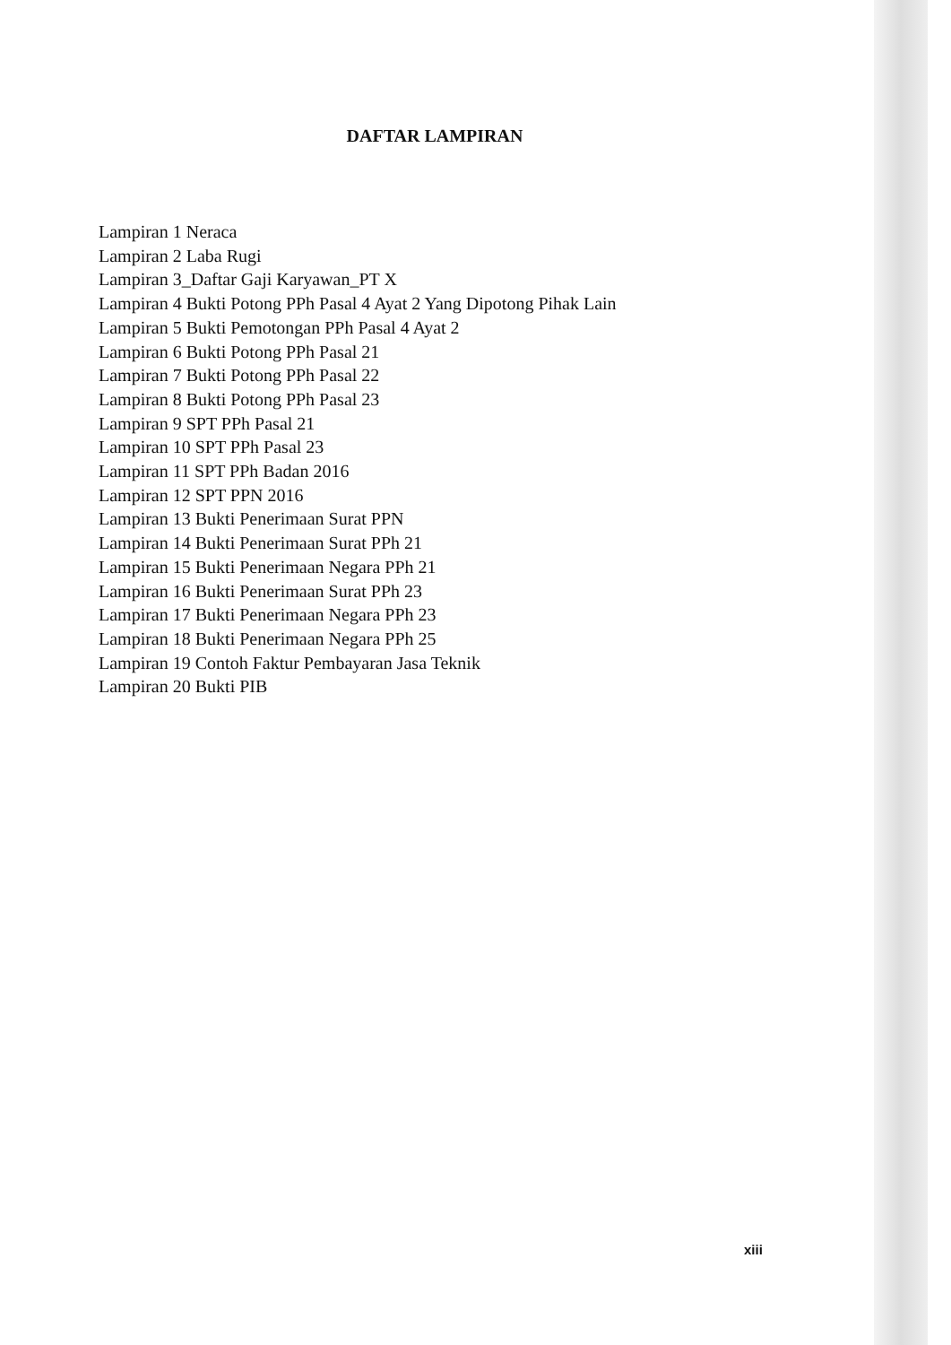DAFTAR LAMPIRAN
Lampiran 1 Neraca
Lampiran 2 Laba Rugi
Lampiran 3_Daftar Gaji Karyawan_PT X
Lampiran 4 Bukti Potong PPh Pasal 4 Ayat 2 Yang Dipotong Pihak Lain
Lampiran 5 Bukti Pemotongan PPh Pasal 4 Ayat 2
Lampiran 6 Bukti Potong PPh Pasal 21
Lampiran 7 Bukti Potong PPh Pasal 22
Lampiran 8 Bukti Potong PPh Pasal 23
Lampiran 9 SPT PPh Pasal 21
Lampiran 10 SPT PPh Pasal 23
Lampiran 11 SPT PPh Badan 2016
Lampiran 12 SPT PPN 2016
Lampiran 13 Bukti Penerimaan Surat PPN
Lampiran 14 Bukti Penerimaan Surat PPh 21
Lampiran 15 Bukti Penerimaan Negara PPh 21
Lampiran 16 Bukti Penerimaan Surat PPh 23
Lampiran 17 Bukti Penerimaan Negara PPh 23
Lampiran 18 Bukti Penerimaan Negara PPh 25
Lampiran 19 Contoh Faktur Pembayaran Jasa Teknik
Lampiran 20 Bukti PIB
xiii